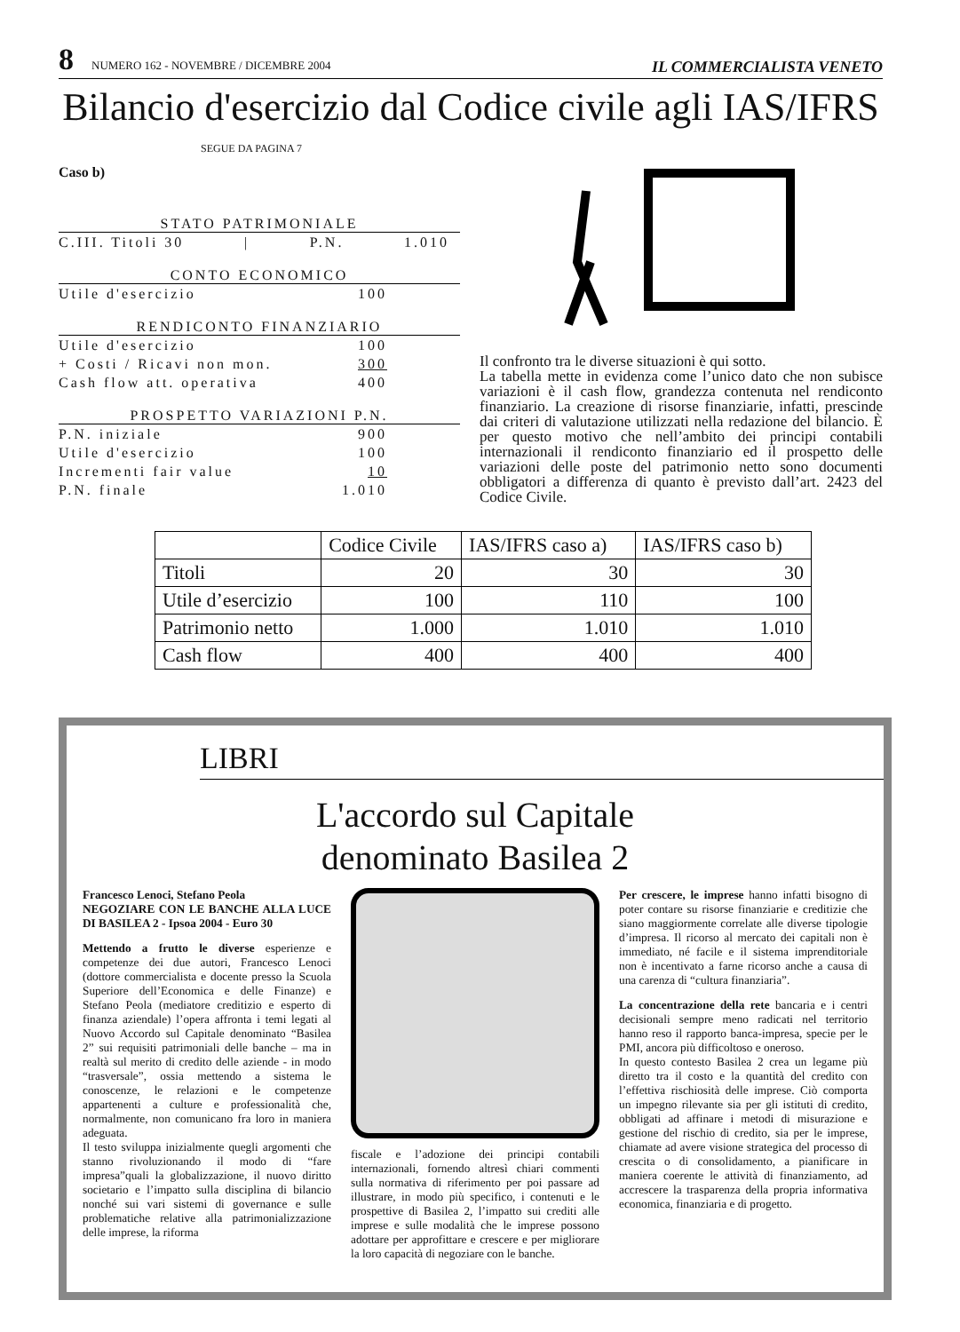8 NUMERO 162 - NOVEMBRE / DICEMBRE 2004
IL COMMERCIALISTA VENETO
Bilancio d'esercizio dal Codice civile agli IAS/IFRS
SEGUE DA PAGINA 7
Caso b)
STATO PATRIMONIALE
C.III. Titoli 30 | P.N. 1.010
CONTO ECONOMICO
Utile d'esercizio 100
RENDICONTO FINANZIARIO
Utile d'esercizio 100
+ Costi / Ricavi non mon. 300
Cash flow att. operativa 400
PROSPETTO VARIAZIONI P.N.
P.N. iniziale 900
Utile d'esercizio 100
Incrementi fair value 10
P.N. finale 1.010
Il confronto tra le diverse situazioni è qui sotto.
La tabella mette in evidenza come l’unico dato che non subisce variazioni è il cash flow, grandezza contenuta nel rendiconto finanziario. La creazione di risorse finanziarie, infatti, prescinde dai criteri di valutazione utilizzati nella redazione del bilancio. È per questo motivo che nell’ambito dei principi contabili internazionali il rendiconto finanziario ed il prospetto delle variazioni delle poste del patrimonio netto sono documenti obbligatori a differenza di quanto è previsto dall’art. 2423 del Codice Civile.
| | Codice Civile | IAS/IFRS caso a) | IAS/IFRS caso b) |
| Titoli | 20 | 30 | 30 |
| Utile d’esercizio | 100 | 110 | 100 |
| Patrimonio netto | 1.000 | 1.010 | 1.010 |
| Cash flow | 400 | 400 | 400 |
LIBRI
L'accordo sul Capitale
denominato Basilea 2
Francesco Lenoci, Stefano Peola
NEGOZIARE CON LE BANCHE ALLA LUCE DI BASILEA 2 - Ipsoa 2004 - Euro 30
Mettendo a frutto le diverse esperienze e competenze dei due autori, Francesco Lenoci (dottore commercialista e docente presso la Scuola Superiore dell’Economica e delle Finanze) e Stefano Peola (mediatore creditizio e esperto di finanza aziendale) l’opera affronta i temi legati al Nuovo Accordo sul Capitale denominato “Basilea 2” sui requisiti patrimoniali delle banche – ma in realtà sul merito di credito delle aziende - in modo “trasversale”, ossia mettendo a sistema le conoscenze, le relazioni e le competenze appartenenti a culture e professionalità che, normalmente, non comunicano fra loro in maniera adeguata.
Il testo sviluppa inizialmente quegli argomenti che stanno rivoluzionando il modo di “fare impresa”quali la globalizzazione, il nuovo diritto societario e l’impatto sulla disciplina di bilancio nonché sui vari sistemi di governance e sulle problematiche relative alla patrimonializzazione delle imprese, la riforma
fiscale e l’adozione dei principi contabili internazionali, fornendo altresì chiari commenti sulla normativa di riferimento per poi passare ad illustrare, in modo più specifico, i contenuti e le prospettive di Basilea 2, l’impatto sui crediti alle imprese e sulle modalità che le imprese possono adottare per approfittare e crescere e per migliorare la loro capacità di negoziare con le banche.
Per crescere, le imprese hanno infatti bisogno di poter contare su risorse finanziarie e creditizie che siano maggiormente correlate alle diverse tipologie d’impresa. Il ricorso al mercato dei capitali non è immediato, né facile e il sistema imprenditoriale non è incentivato a farne ricorso anche a causa di una carenza di “cultura finanziaria”.
La concentrazione della rete bancaria e i centri decisionali sempre meno radicati nel territorio hanno reso il rapporto banca-impresa, specie per le PMI, ancora più difficoltoso e oneroso.
In questo contesto Basilea 2 crea un legame più diretto tra il costo e la quantità del credito con l’effettiva rischiosità delle imprese. Ciò comporta un impegno rilevante sia per gli istituti di credito, obbligati ad affinare i metodi di misurazione e gestione del rischio di credito, sia per le imprese, chiamate ad avere visione strategica del processo di crescita o di consolidamento, a pianificare in maniera coerente le attività di finanziamento, ad accrescere la trasparenza della propria informativa economica, finanziaria e di progetto.